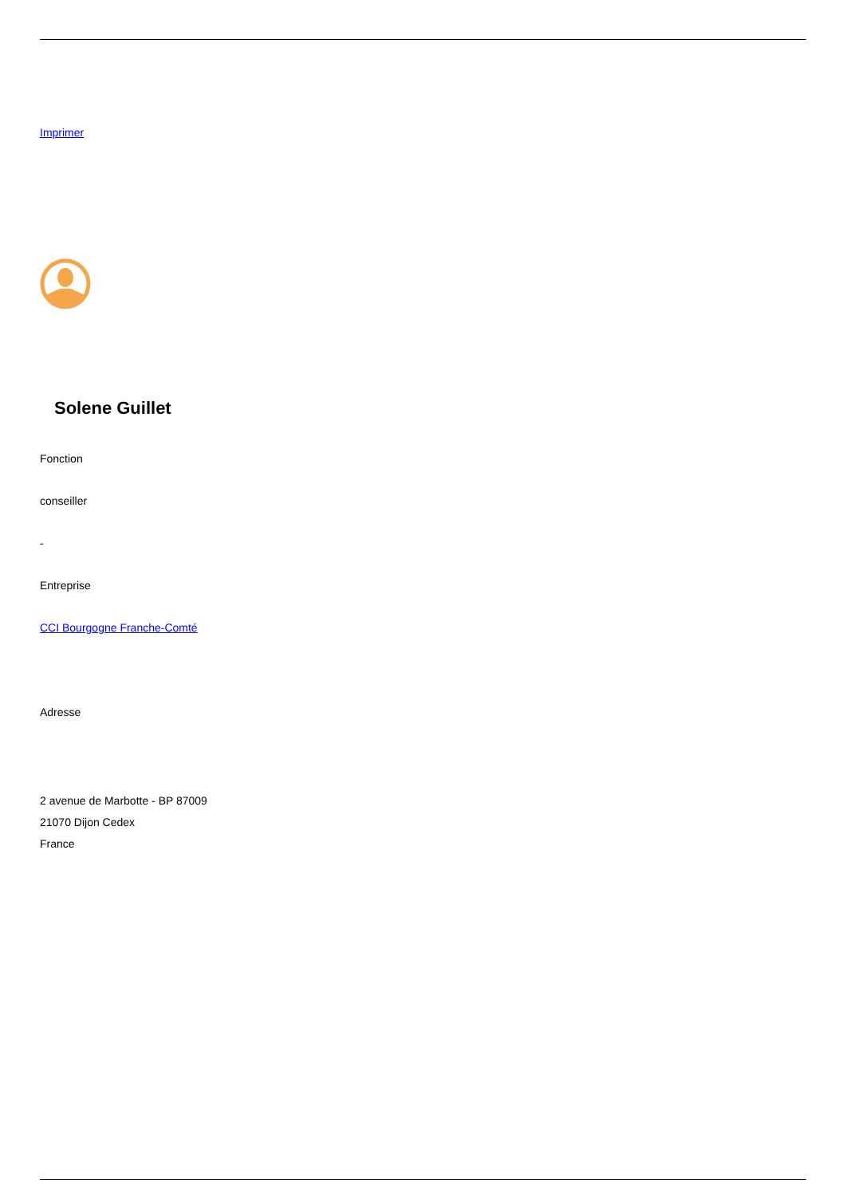Imprimer
Solene Guillet
Fonction
conseiller
-
Entreprise
CCI Bourgogne Franche-Comté
Adresse
2 avenue de Marbotte - BP 87009
21070 Dijon Cedex
France